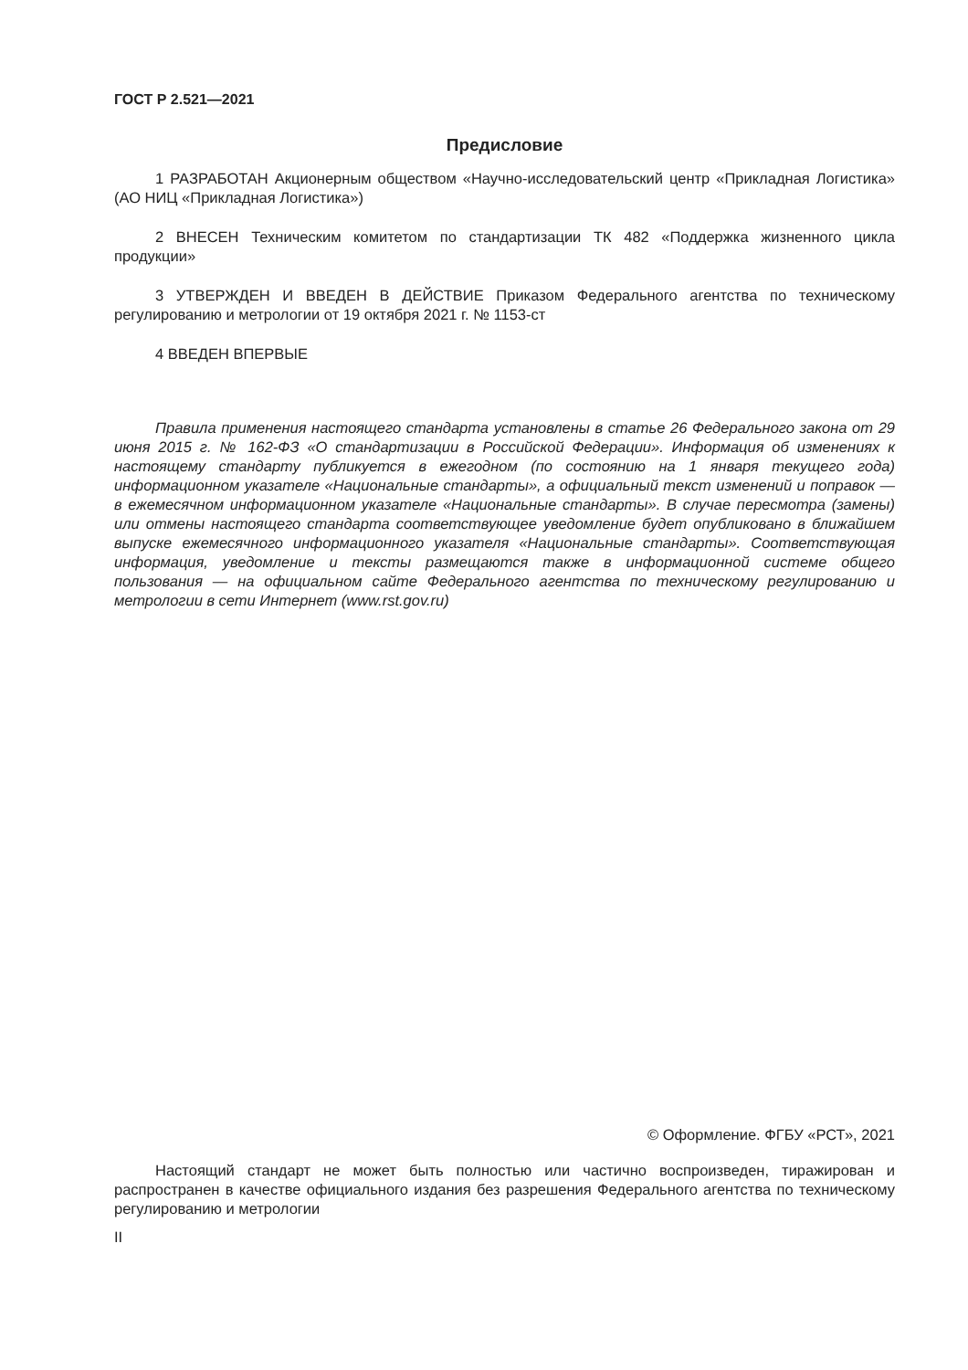ГОСТ Р 2.521—2021
Предисловие
1 РАЗРАБОТАН Акционерным обществом «Научно-исследовательский центр «Прикладная Логистика» (АО НИЦ «Прикладная Логистика»)
2 ВНЕСЕН Техническим комитетом по стандартизации ТК 482 «Поддержка жизненного цикла продукции»
3 УТВЕРЖДЕН И ВВЕДЕН В ДЕЙСТВИЕ Приказом Федерального агентства по техническому регулированию и метрологии от 19 октября 2021 г. № 1153-ст
4 ВВЕДЕН ВПЕРВЫЕ
Правила применения настоящего стандарта установлены в статье 26 Федерального закона от 29 июня 2015 г. № 162-ФЗ «О стандартизации в Российской Федерации». Информация об изменениях к настоящему стандарту публикуется в ежегодном (по состоянию на 1 января текущего года) информационном указателе «Национальные стандарты», а официальный текст изменений и поправок — в ежемесячном информационном указателе «Национальные стандарты». В случае пересмотра (замены) или отмены настоящего стандарта соответствующее уведомление будет опубликовано в ближайшем выпуске ежемесячного информационного указателя «Национальные стандарты». Соответствующая информация, уведомление и тексты размещаются также в информационной системе общего пользования — на официальном сайте Федерального агентства по техническому регулированию и метрологии в сети Интернет (www.rst.gov.ru)
© Оформление. ФГБУ «РСТ», 2021
Настоящий стандарт не может быть полностью или частично воспроизведен, тиражирован и распространен в качестве официального издания без разрешения Федерального агентства по техническому регулированию и метрологии
II